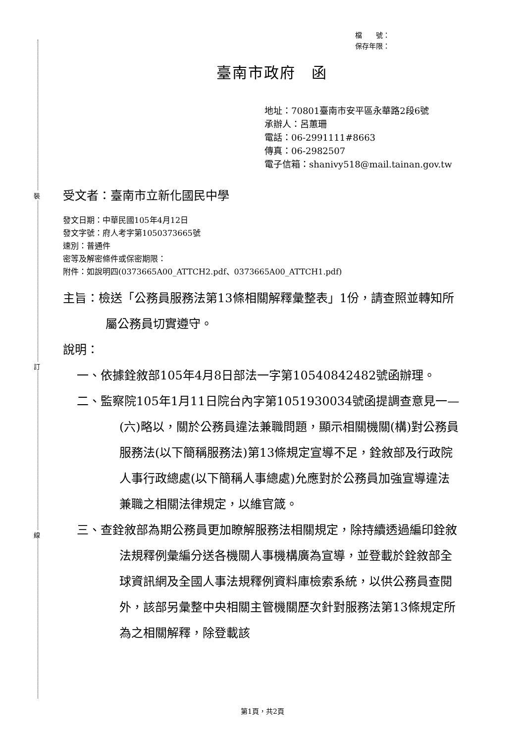裝
訂
線
檔　　號：
保存年限：
臺南市政府　函
地址：70801臺南市安平區永華路2段6號
承辦人：呂蕙珊
電話：06-2991111#8663
傳真：06-2982507
電子信箱：shanivy518@mail.tainan.gov.tw
受文者：臺南市立新化國民中學
發文日期：中華民國105年4月12日
發文字號：府人考字第1050373665號
速別：普通件
密等及解密條件或保密期限：
附件：如說明四(0373665A00_ATTCH2.pdf、0373665A00_ATTCH1.pdf)
主旨：檢送「公務員服務法第13條相關解釋彙整表」1份，請查照並轉知所屬公務員切實遵守。
說明：
一、依據銓敘部105年4月8日部法一字第10540842482號函辦理。
二、監察院105年1月11日院台內字第1051930034號函提調查意見一—(六)略以，關於公務員違法兼職問題，顯示相關機關(構)對公務員服務法(以下簡稱服務法)第13條規定宣導不足，銓敘部及行政院人事行政總處(以下簡稱人事總處)允應對於公務員加強宣導違法兼職之相關法律規定，以維官箴。
三、查銓敘部為期公務員更加瞭解服務法相關規定，除持續透過編印銓敘法規釋例彙編分送各機關人事機構廣為宣導，並登載於銓敘部全球資訊網及全國人事法規釋例資料庫檢索系統，以供公務員查閱外，該部另彙整中央相關主管機關歷次針對服務法第13條規定所為之相關解釋，除登載該
第1頁，共2頁